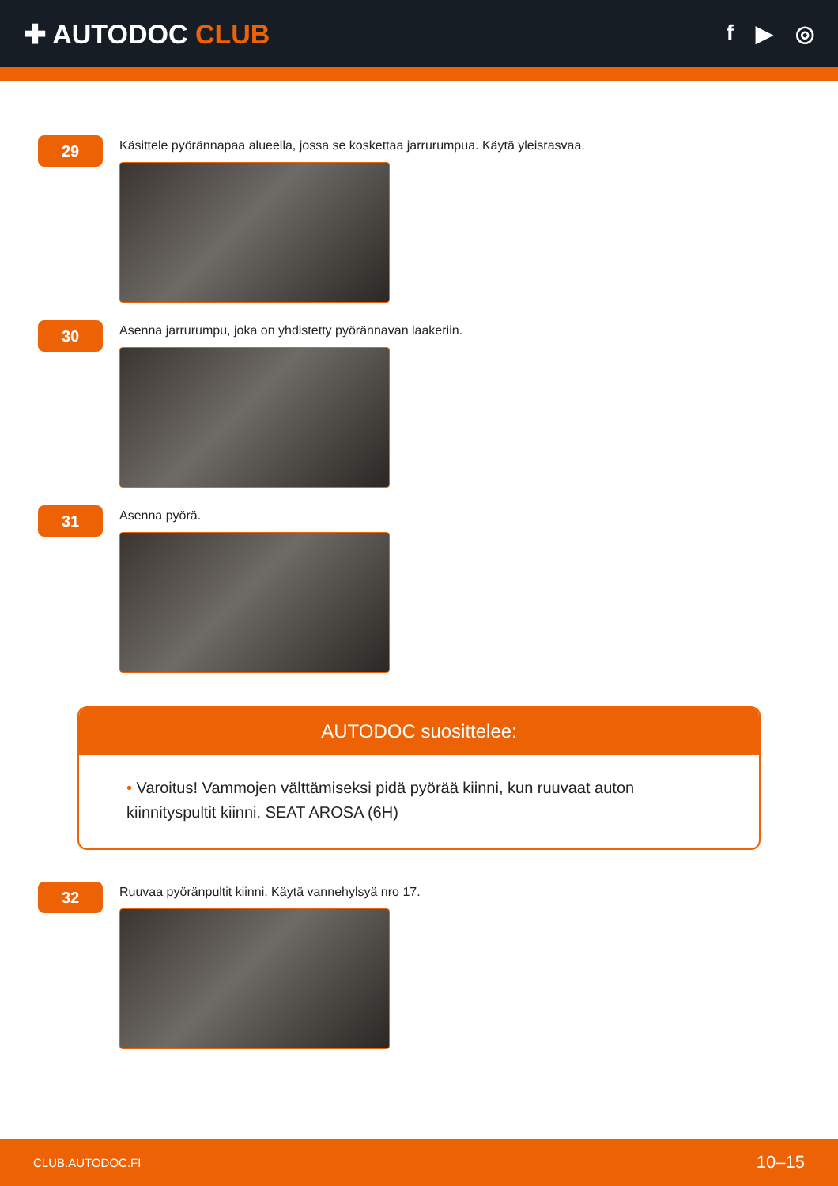✚ AUTODOC CLUB
f ▶ ◎
29
Käsittele pyörännapaa alueella, jossa se koskettaa jarrurumpua. Käytä yleisrasvaa.
30
Asenna jarrurumpu, joka on yhdistetty pyörännavan laakeriin.
31
Asenna pyörä.
AUTODOC suosittelee:
• Varoitus! Vammojen välttämiseksi pidä pyörää kiinni, kun ruuvaat auton kiinnityspultit kiinni. SEAT AROSA (6H)
32
Ruuvaa pyöränpultit kiinni. Käytä vannehylsyä nro 17.
CLUB.AUTODOC.FI 10–15